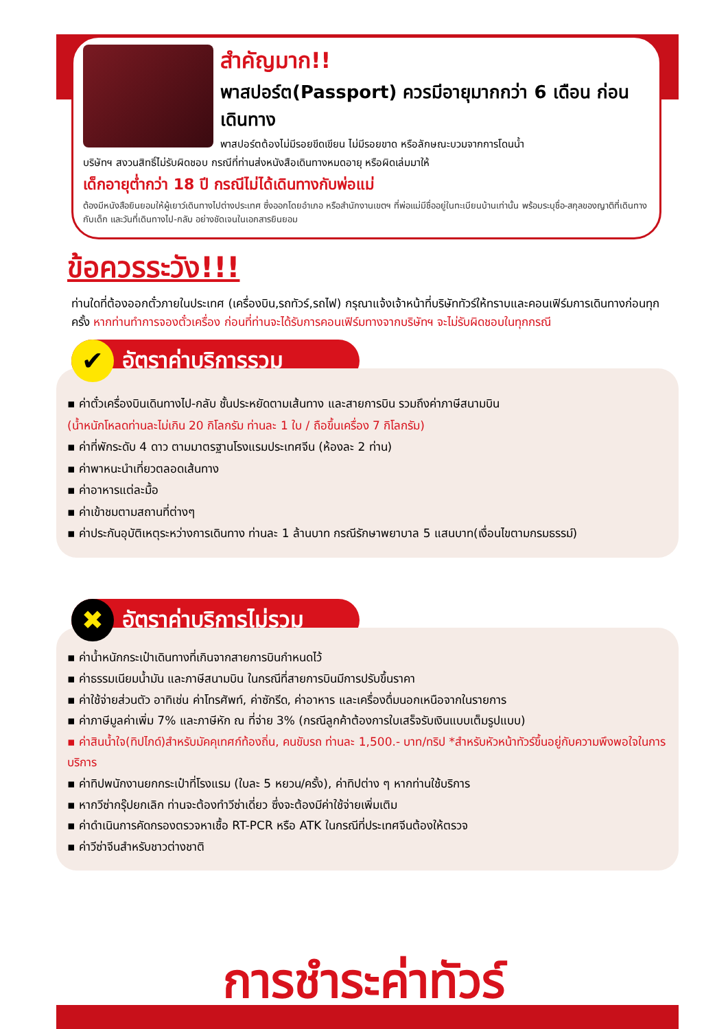สำคัญมาก!!
พาสปอร์ต(Passport) ควรมีอายุมากกว่า 6 เดือน ก่อนเดินทาง
พาสปอร์ตต้องไม่มีรอยขีดเขียน ไม่มีรอยขาด หรือลักษณะบวมจากการโดนน้ำ
บริษัทฯ สงวนสิทธิ์ไม่รับผิดชอบ กรณีที่ท่านส่งหนังสือเดินทางหมดอายุ หรือผิดเล่มมาให้
เด็กอายุต่ำกว่า 18 ปี กรณีไม่ได้เดินทางกับพ่อแม่
ต้องมีหนังสือยินยอมให้ผู้เยาว์เดินทางไปต่างประเทศ ซึ่งออกโดยอำเภอ หรือสำนักงานเขตฯ ที่พ่อแม่มีชื่ออยู่ในทะเบียนบ้านเท่านั้น พร้อมระบุชื่อ-สกุลของญาติที่เดินทางกับเด็ก และวันที่เดินทางไป-กลับ อย่างชัดเจนในเอกสารยินยอม
ข้อควรระวัง!!!
ท่านใดที่ต้องออกตั๋วภายในประเทศ (เครื่องบิน,รถทัวร์,รถไฟ) กรุณาแจ้งเจ้าหน้าที่บริษัททัวร์ให้ทราบและคอนเฟิร์มการเดินทางก่อนทุกครั้ง หากท่านทำการจองตั๋วเครื่อง ก่อนที่ท่านจะได้รับการคอนเฟิร์มทางจากบริษัทฯ จะไม่รับผิดชอบในทุกกรณี
✔ อัตราค่าบริการรวม
▪ ค่าตั๋วเครื่องบินเดินทางไป-กลับ ชั้นประหยัดตามเส้นทาง และสายการบิน รวมถึงค่าภาษีสนามบิน
(น้ำหนักโหลดท่านละไม่เกิน 20 กิโลกรัม ท่านละ 1 ใบ / ถือขึ้นเครื่อง 7 กิโลกรัม)
▪ ค่าที่พักระดับ 4 ดาว ตามมาตรฐานโรงแรมประเทศจีน (ห้องละ 2 ท่าน)
▪ ค่าพาหนะนำเที่ยวตลอดเส้นทาง
▪ ค่าอาหารแต่ละมื้อ
▪ ค่าเข้าชมตามสถานที่ต่างๆ
▪ ค่าประกันอุบัติเหตุระหว่างการเดินทาง ท่านละ 1 ล้านบาท กรณีรักษาพยาบาล 5 แสนบาท(เงื่อนไขตามกรมธรรม์)
✖ อัตราค่าบริการไม่รวม
▪ ค่าน้ำหนักกระเป๋าเดินทางที่เกินจากสายการบินกำหนดไว้
▪ ค่าธรรมเนียมน้ำมัน และภาษีสนามบิน ในกรณีที่สายการบินมีการปรับขึ้นราคา
▪ ค่าใช้จ่ายส่วนตัว อาทิเช่น ค่าโทรศัพท์, ค่าซักรีด, ค่าอาหาร และเครื่องดื่มนอกเหนือจากในรายการ
▪ ค่าภาษีมูลค่าเพิ่ม 7% และภาษีหัก ณ ที่จ่าย 3% (กรณีลูกค้าต้องการใบเสร็จรับเงินแบบเต็มรูปแบบ)
▪ ค่าสินน้ำใจ(ทิปไกด์)สำหรับมัคคุเทศก์ท้องถิ่น, คนขับรถ ท่านละ 1,500.- บาท/ทริป *สำหรับหัวหน้าทัวร์ขึ้นอยู่กับความพึงพอใจในการบริการ
▪ ค่าทิปพนักงานยกกระเป๋าที่โรงแรม (ใบละ 5 หยวน/ครั้ง), ค่าทิปต่าง ๆ หากท่านใช้บริการ
▪ หากวีซ่ากรุ๊ปยกเลิก ท่านจะต้องทำวีซ่าเดี่ยว ซึ่งจะต้องมีค่าใช้จ่ายเพิ่มเติม
▪ ค่าดำเนินการคัดกรองตรวจหาเชื้อ RT-PCR หรือ ATK ในกรณีที่ประเทศจีนต้องให้ตรวจ
▪ ค่าวีซ่าจีนสำหรับชาวต่างชาติ
การชำระค่าทัวร์